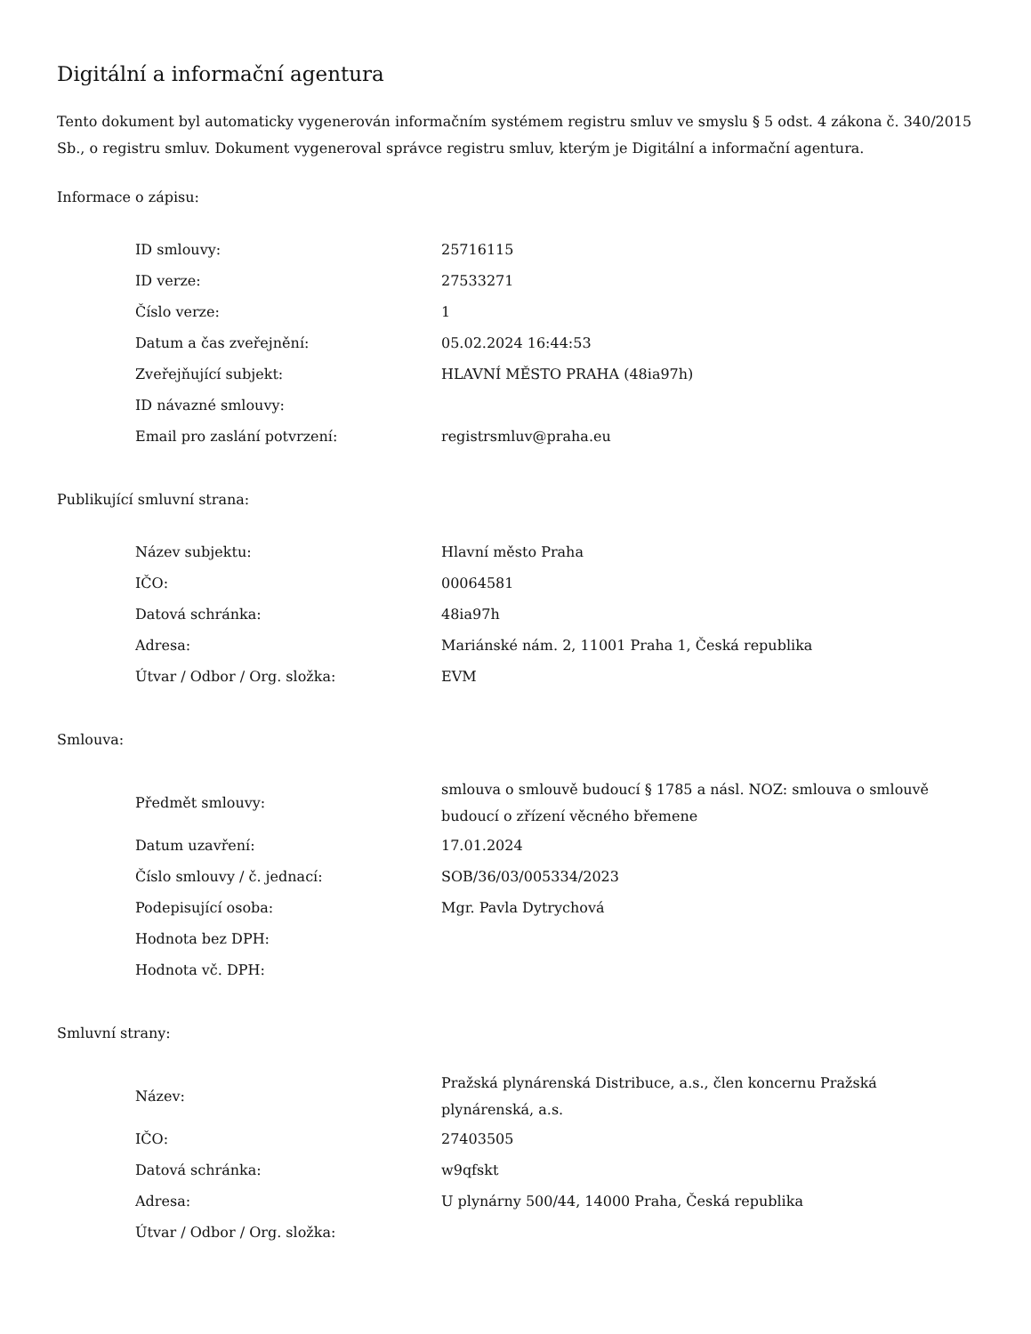Digitální a informační agentura
Tento dokument byl automaticky vygenerován informačním systémem registru smluv ve smyslu § 5 odst. 4 zákona č. 340/2015 Sb., o registru smluv. Dokument vygeneroval správce registru smluv, kterým je Digitální a informační agentura.
Informace o zápisu:
| ID smlouvy: | 25716115 |
| ID verze: | 27533271 |
| Číslo verze: | 1 |
| Datum a čas zveřejnění: | 05.02.2024 16:44:53 |
| Zveřejňující subjekt: | HLAVNÍ MĚSTO PRAHA (48ia97h) |
| ID návazné smlouvy: | |
| Email pro zaslání potvrzení: | registrsmluv@praha.eu |
Publikující smluvní strana:
| Název subjektu: | Hlavní město Praha |
| IČO: | 00064581 |
| Datová schránka: | 48ia97h |
| Adresa: | Mariánské nám. 2, 11001 Praha 1, Česká republika |
| Útvar / Odbor / Org. složka: | EVM |
Smlouva:
| Předmět smlouvy: | smlouva o smlouvě budoucí § 1785 a násl. NOZ: smlouva o smlouvě budoucí o zřízení věcného břemene |
| Datum uzavření: | 17.01.2024 |
| Číslo smlouvy / č. jednací: | SOB/36/03/005334/2023 |
| Podepisující osoba: | Mgr. Pavla Dytrychová |
| Hodnota bez DPH: | |
| Hodnota vč. DPH: | |
Smluvní strany:
| Název: | Pražská plynárenská Distribuce, a.s., člen koncernu Pražská plynárenská, a.s. |
| IČO: | 27403505 |
| Datová schránka: | w9qfskt |
| Adresa: | U plynárny 500/44, 14000 Praha, Česká republika |
| Útvar / Odbor / Org. složka: | |